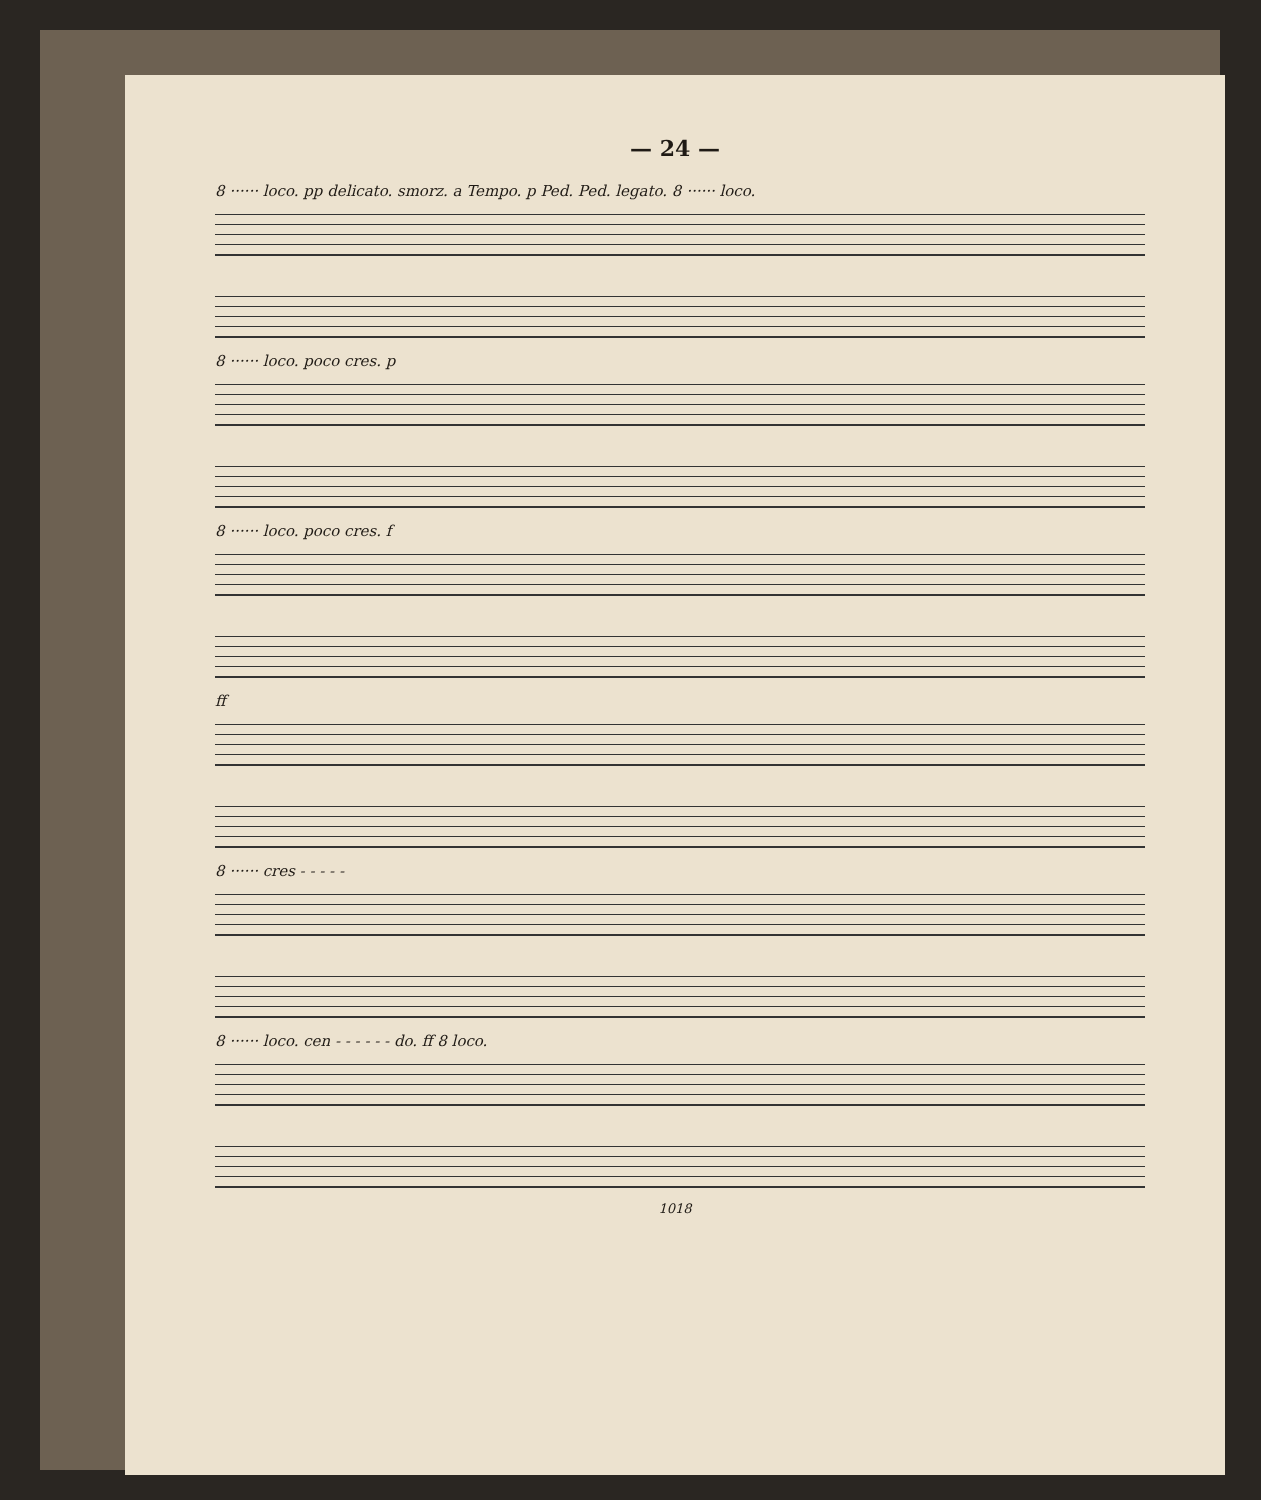— 24 —
8 ······ loco. pp delicato. smorz. a Tempo. p Ped. Ped. legato. 8 ······ loco.
8 ······ loco. poco cres. p
8 ······ loco. poco cres. f
ff
8 ······ cres - - - - -
8 ······ loco. cen - - - - - - do. ff 8 loco.
1018